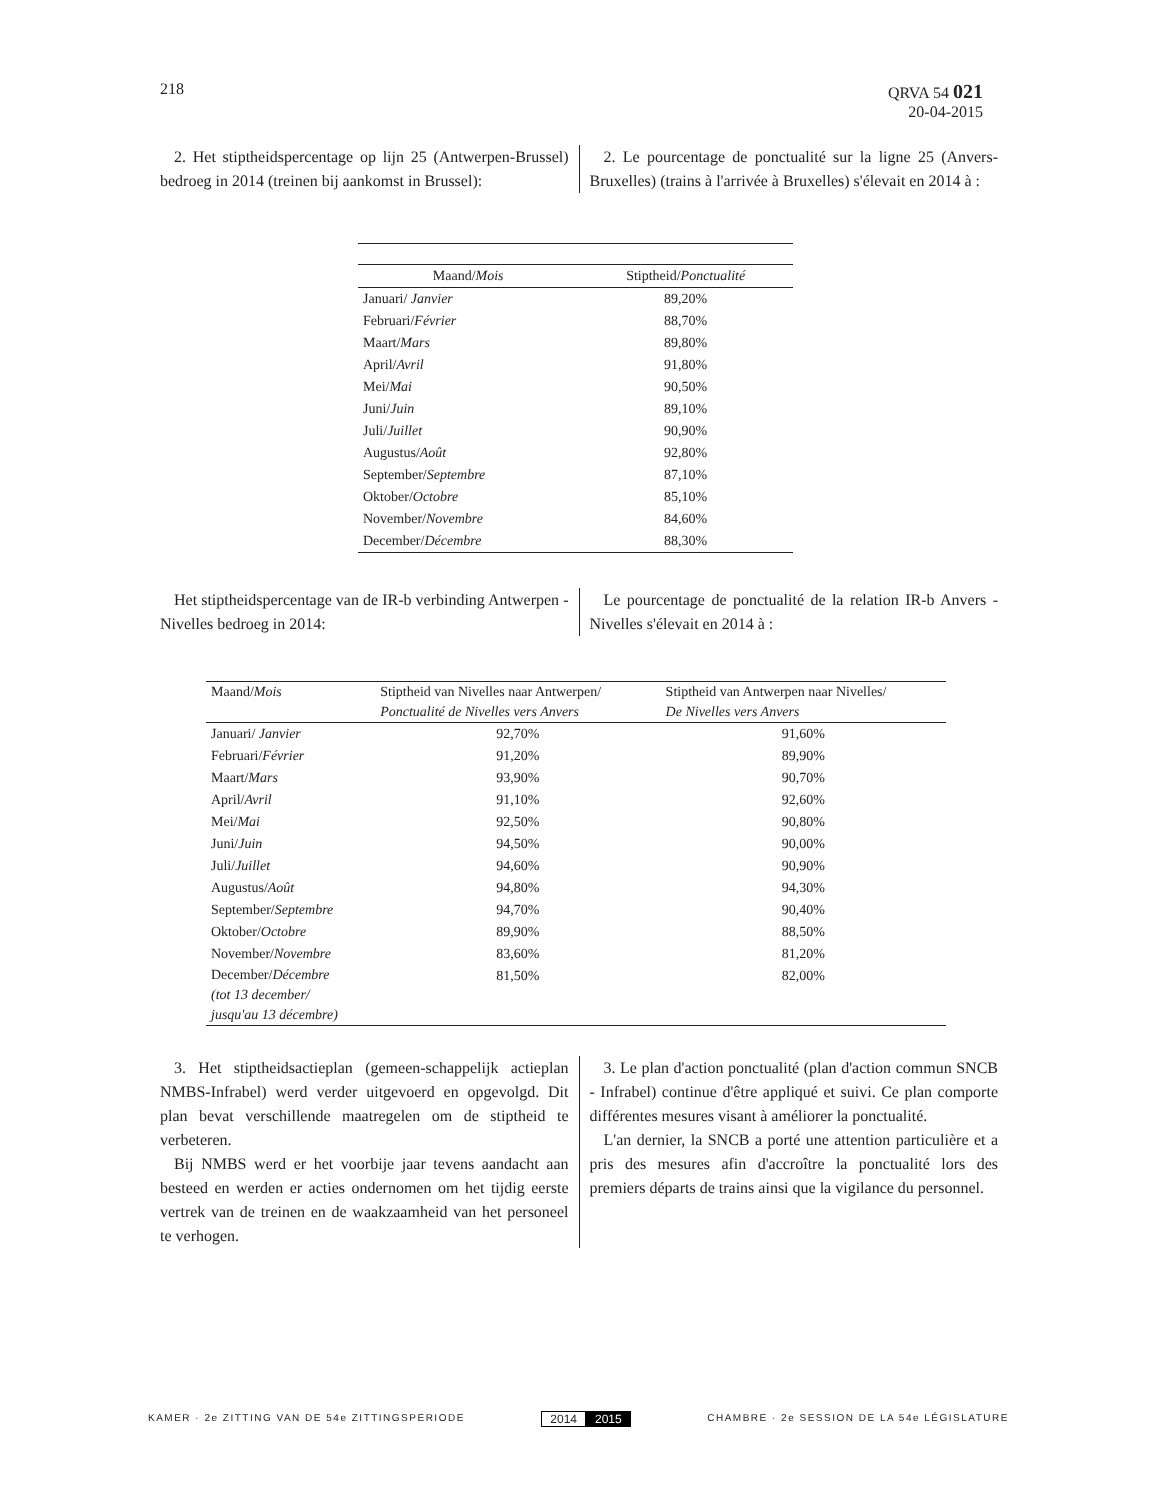218 QRVA 54 021
20-04-2015
2. Het stiptheidspercentage op lijn 25 (Antwerpen-Brussel) bedroeg in 2014 (treinen bij aankomst in Brussel):
2. Le pourcentage de ponctualité sur la ligne 25 (Anvers-Bruxelles) (trains à l'arrivée à Bruxelles) s'élevait en 2014 à :
| Maand/ Mois | Stiptheid/ Ponctualité |
| --- | --- |
| Januari/ Janvier | 89,20% |
| Februari/ Février | 88,70% |
| Maart/ Mars | 89,80% |
| April/ Avril | 91,80% |
| Mei/ Mai | 90,50% |
| Juni/ Juin | 89,10% |
| Juli/ Juillet | 90,90% |
| Augustus/ Août | 92,80% |
| September/ Septembre | 87,10% |
| Oktober/ Octobre | 85,10% |
| November/ Novembre | 84,60% |
| December/ Décembre | 88,30% |
Het stiptheidspercentage van de IR-b verbinding Antwerpen - Nivelles bedroeg in 2014:
Le pourcentage de ponctualité de la relation IR-b Anvers - Nivelles s'élevait en 2014 à :
| Maand/ Mois | Stiptheid van Nivelles naar Antwerpen/ Ponctualité de Nivelles vers Anvers | Stiptheid van Antwerpen naar Nivelles/ De Nivelles vers Anvers |
| --- | --- | --- |
| Januari/ Janvier | 92,70% | 91,60% |
| Februari/ Février | 91,20% | 89,90% |
| Maart/ Mars | 93,90% | 90,70% |
| April/ Avril | 91,10% | 92,60% |
| Mei/ Mai | 92,50% | 90,80% |
| Juni/ Juin | 94,50% | 90,00% |
| Juli/ Juillet | 94,60% | 90,90% |
| Augustus/ Août | 94,80% | 94,30% |
| September/ Septembre | 94,70% | 90,40% |
| Oktober/ Octobre | 89,90% | 88,50% |
| November/ Novembre | 83,60% | 81,20% |
| December/ Décembre (tot 13 december/ jusqu'au 13 décembre) | 81,50% | 82,00% |
3. Het stiptheidsactieplan (gemeen-schappelijk actieplan NMBS-Infrabel) werd verder uitgevoerd en opgevolgd. Dit plan bevat verschillende maatregelen om de stiptheid te verbeteren.
Bij NMBS werd er het voorbije jaar tevens aandacht aan besteed en werden er acties ondernomen om het tijdig eerste vertrek van de treinen en de waakzaamheid van het personeel te verhogen.
3. Le plan d'action ponctualité (plan d'action commun SNCB - Infrabel) continue d'être appliqué et suivi. Ce plan comporte différentes mesures visant à améliorer la ponctualité.
L'an dernier, la SNCB a porté une attention particulière et a pris des mesures afin d'accroître la ponctualité lors des premiers départs de trains ainsi que la vigilance du personnel.
KAMER · 2e ZITTING VAN DE 54e ZITTINGSPERIODE
2014 2015
CHAMBRE · 2e SESSION DE LA 54e LÉGISLATURE